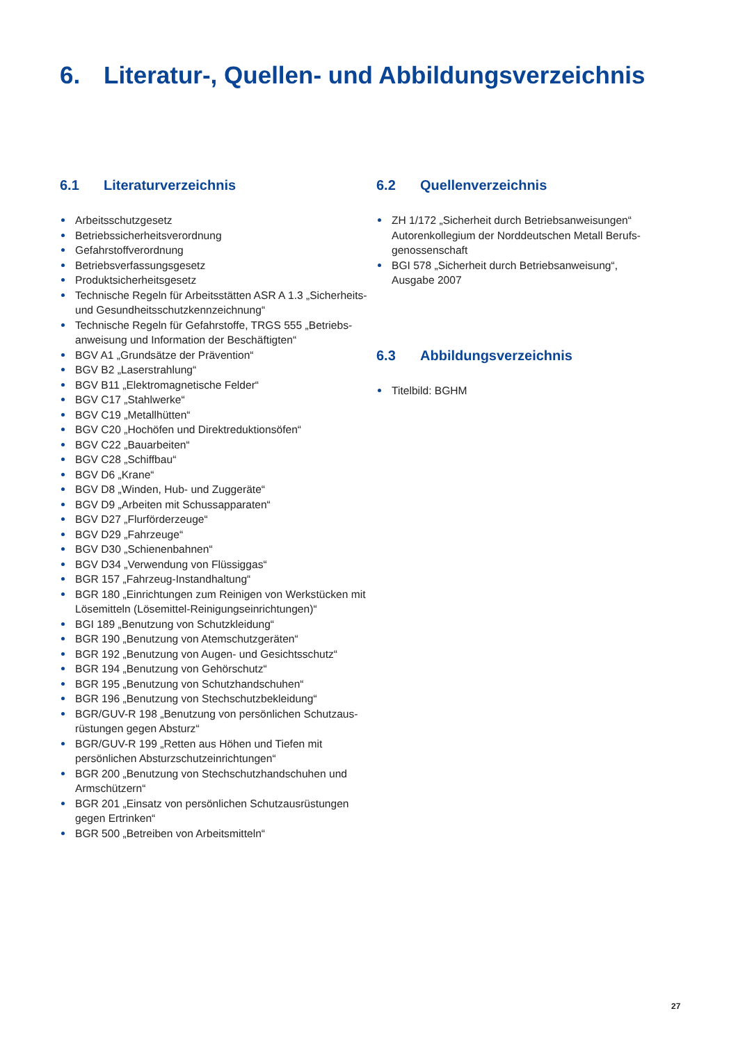6. Literatur-, Quellen- und Abbildungsverzeichnis
6.1 Literaturverzeichnis
Arbeitsschutzgesetz
Betriebssicherheitsverordnung
Gefahrstoffverordnung
Betriebsverfassungsgesetz
Produktsicherheitsgesetz
Technische Regeln für Arbeitsstätten ASR A 1.3 „Sicherheits- und Gesundheitsschutzkennzeichnung“
Technische Regeln für Gefahrstoffe, TRGS 555 „Betriebs-anweisung und Information der Beschäftigten“
BGV A1 „Grundsätze der Prävention“
BGV B2 „Laserstrahlung“
BGV B11 „Elektromagnetische Felder“
BGV C17 „Stahlwerke“
BGV C19 „Metallhütten“
BGV C20 „Hochöfen und Direktreduktionsöfen“
BGV C22 „Bauarbeiten“
BGV C28 „Schiffbau“
BGV D6 „Krane“
BGV D8 „Winden, Hub- und Zuggeräte“
BGV D9 „Arbeiten mit Schussapparaten“
BGV D27 „Flurförderzeuge“
BGV D29 „Fahrzeuge“
BGV D30 „Schienenbahnen“
BGV D34 „Verwendung von Flüssiggas“
BGR 157 „Fahrzeug-Instandhaltung“
BGR 180 „Einrichtungen zum Reinigen von Werkstücken mit Lösemitteln (Lösemittel-Reinigungseinrichtungen)“
BGI 189 „Benutzung von Schutzkleidung“
BGR 190 „Benutzung von Atemschutzgeräten“
BGR 192 „Benutzung von Augen- und Gesichtsschutz“
BGR 194 „Benutzung von Gehörschutz“
BGR 195 „Benutzung von Schutzhandschuhen“
BGR 196 „Benutzung von Stechschutzbekleidung“
BGR/GUV-R 198 „Benutzung von persönlichen Schutzaus-rüstungen gegen Absturz“
BGR/GUV-R 199 „Retten aus Höhen und Tiefen mit persönlichen Absturzschutzeinrichtungen“
BGR 200 „Benutzung von Stechschutzhandschuhen und Armschützern“
BGR 201 „Einsatz von persönlichen Schutzausrüstungen gegen Ertrinken“
BGR 500 „Betreiben von Arbeitsmitteln“
6.2 Quellenverzeichnis
ZH 1/172 „Sicherheit durch Betriebsanweisungen“ Autorenkollegium der Norddeutschen Metall Berufs-genossenschaft
BGI 578 „Sicherheit durch Betriebsanweisung“, Ausgabe 2007
6.3 Abbildungsverzeichnis
Titelbild: BGHM
27